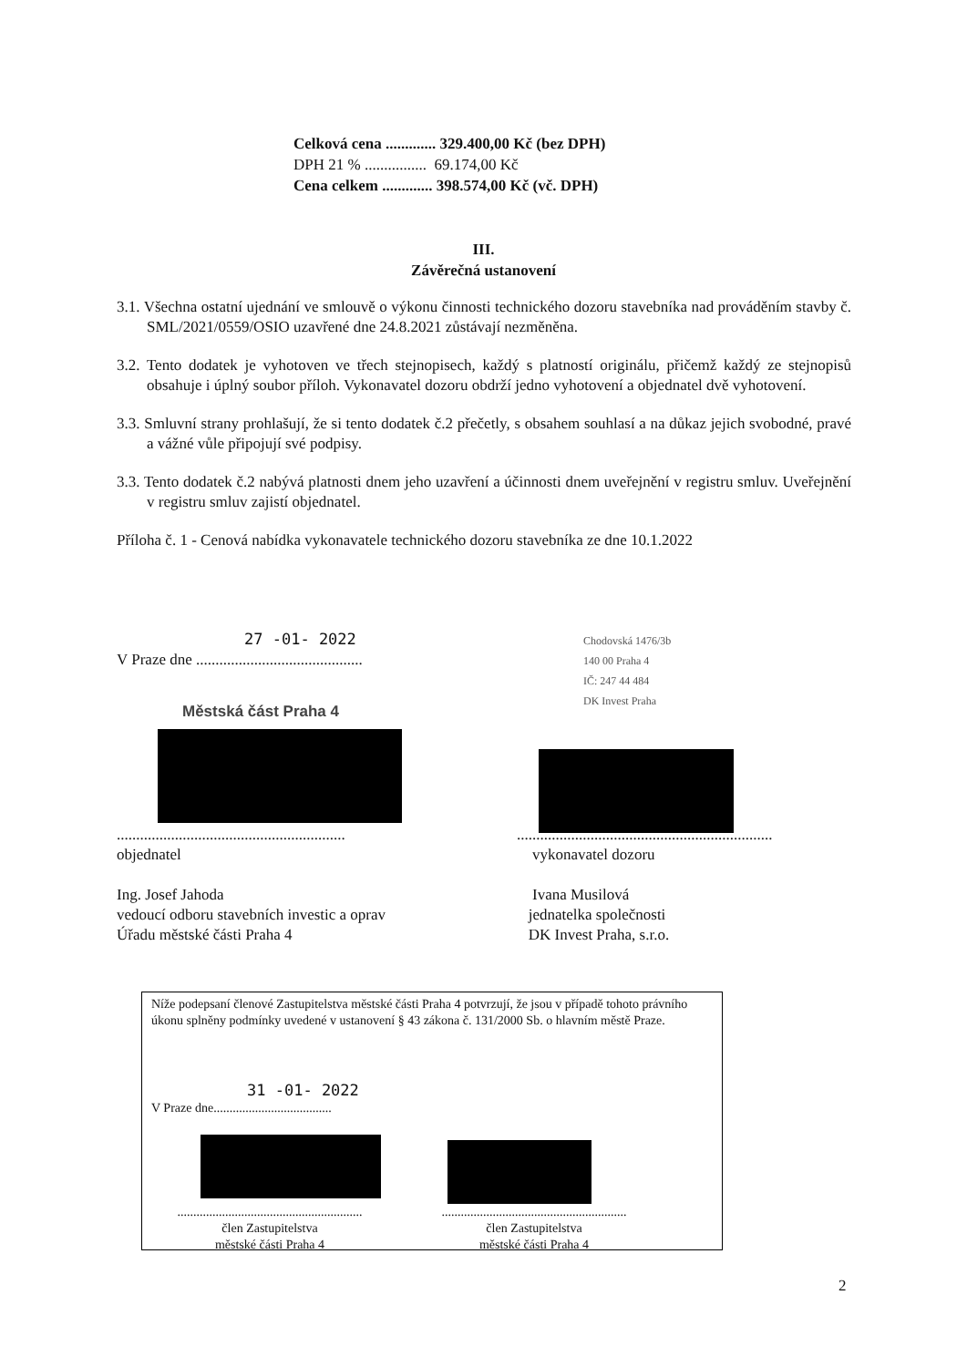Celková cena ............. 329.400,00 Kč (bez DPH)
DPH 21 % ................ 69.174,00 Kč
Cena celkem ............. 398.574,00 Kč (vč. DPH)
III.
Závěrečná ustanovení
3.1. Všechna ostatní ujednání ve smlouvě o výkonu činnosti technického dozoru stavebníka nad prováděním stavby č. SML/2021/0559/OSIO uzavřené dne 24.8.2021 zůstávají nezměněna.
3.2. Tento dodatek je vyhotoven ve třech stejnopisech, každý s platností originálu, přičemž každý ze stejnopisů obsahuje i úplný soubor příloh. Vykonavatel dozoru obdrží jedno vyhotovení a objednatel dvě vyhotovení.
3.3. Smluvní strany prohlašují, že si tento dodatek č.2 přečetly, s obsahem souhlasí a na důkaz jejich svobodné, pravé a vážné vůle připojují své podpisy.
3.3. Tento dodatek č.2 nabývá platnosti dnem jeho uzavření a účinnosti dnem uveřejnění v registru smluv. Uveřejnění v registru smluv zajistí objednatel.
Příloha č. 1 - Cenová nabídka vykonavatele technického dozoru stavebníka ze dne 10.1.2022
27 -01- 2022
V Praze dne ...........................................
Chodovská 1476/3b
140 00 Praha 4
IČ: 247 44 484
DK Invest Praha
Městská část Praha 4
...........................................................
objednatel
Ing. Josef Jahoda
vedoucí odboru stavebních investic a oprav
Úřadu městské části Praha 4
..................................................................
vykonavatel dozoru
Ivana Musilová
jednatelka společnosti
DK Invest Praha, s.r.o.
Níže podepsaní členové Zastupitelstva městské části Praha 4 potvrzují, že jsou v případě tohoto právního úkonu splněny podmínky uvedené v ustanovení § 43 zákona č. 131/2000 Sb. o hlavním městě Praze.
31 -01- 2022
V Praze dne.....................................
..........................................................
člen Zastupitelstva
městské části Praha 4
..........................................................
člen Zastupitelstva
městské části Praha 4
2